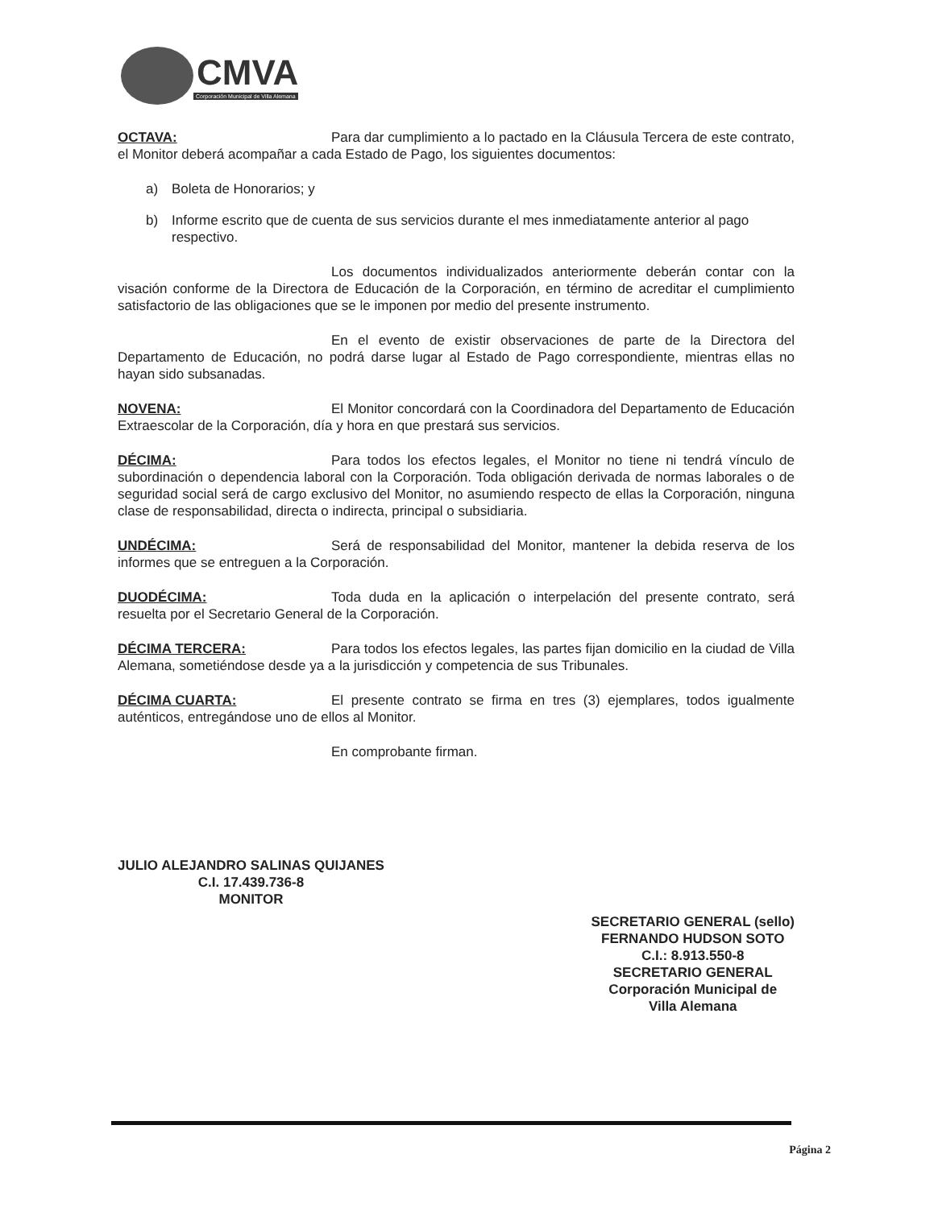CMVA
Corporación Municipal de Villa Alemana
OCTAVA: Para dar cumplimiento a lo pactado en la Cláusula Tercera de este contrato, el Monitor deberá acompañar a cada Estado de Pago, los siguientes documentos:
a) Boleta de Honorarios; y
b) Informe escrito que de cuenta de sus servicios durante el mes inmediatamente anterior al pago respectivo.
Los documentos individualizados anteriormente deberán contar con la visación conforme de la Directora de Educación de la Corporación, en término de acreditar el cumplimiento satisfactorio de las obligaciones que se le imponen por medio del presente instrumento.
En el evento de existir observaciones de parte de la Directora del Departamento de Educación, no podrá darse lugar al Estado de Pago correspondiente, mientras ellas no hayan sido subsanadas.
NOVENA: El Monitor concordará con la Coordinadora del Departamento de Educación Extraescolar de la Corporación, día y hora en que prestará sus servicios.
DÉCIMA: Para todos los efectos legales, el Monitor no tiene ni tendrá vínculo de subordinación o dependencia laboral con la Corporación. Toda obligación derivada de normas laborales o de seguridad social será de cargo exclusivo del Monitor, no asumiendo respecto de ellas la Corporación, ninguna clase de responsabilidad, directa o indirecta, principal o subsidiaria.
UNDÉCIMA: Será de responsabilidad del Monitor, mantener la debida reserva de los informes que se entreguen a la Corporación.
DUODÉCIMA: Toda duda en la aplicación o interpelación del presente contrato, será resuelta por el Secretario General de la Corporación.
DÉCIMA TERCERA: Para todos los efectos legales, las partes fijan domicilio en la ciudad de Villa Alemana, sometiéndose desde ya a la jurisdicción y competencia de sus Tribunales.
DÉCIMA CUARTA: El presente contrato se firma en tres (3) ejemplares, todos igualmente auténticos, entregándose uno de ellos al Monitor.
En comprobante firman.
JULIO ALEJANDRO SALINAS QUIJANES
C.I. 17.439.736-8
MONITOR
SECRETARIO GENERAL (sello)
FERNANDO HUDSON SOTO
C.I.: 8.913.550-8
SECRETARIO GENERAL
Corporación Municipal de
Villa Alemana
Página 2